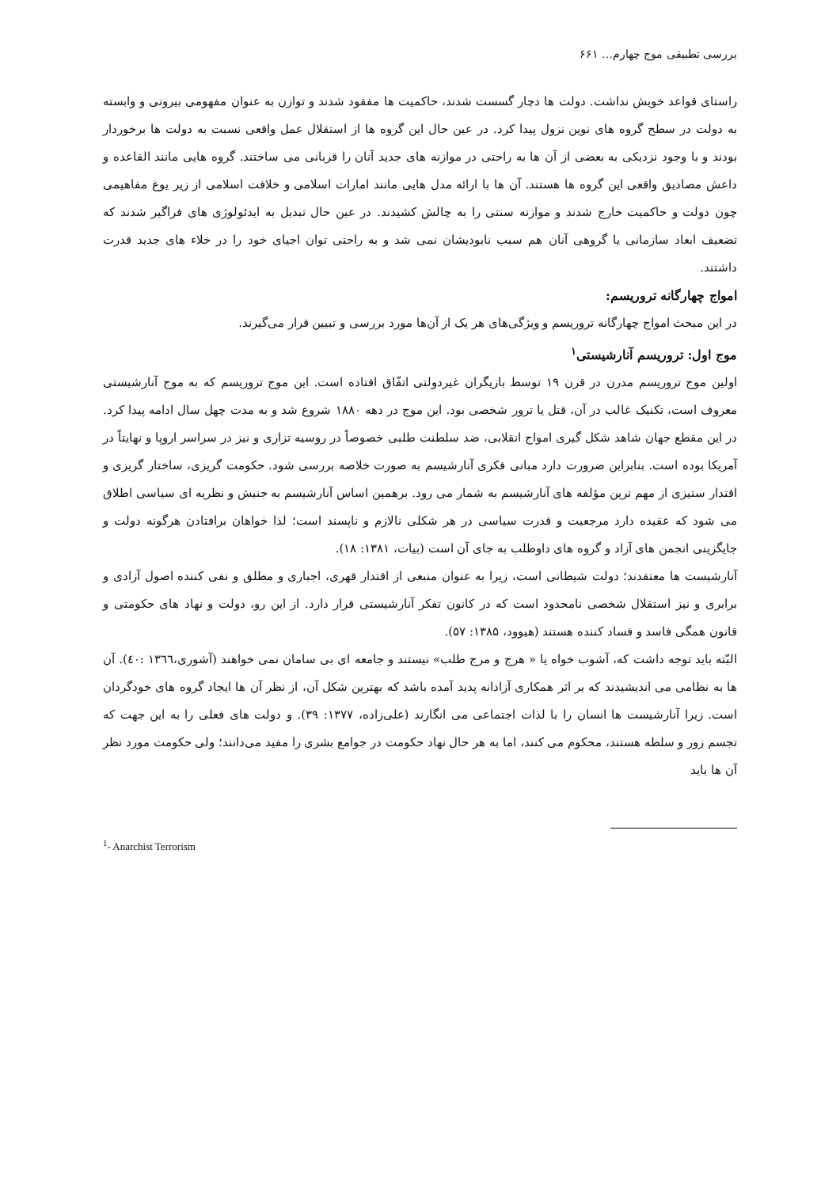بررسی تطبیقی موج چهارم... ۶۶۱
راستای قواعد خویش نداشت. دولت ها دچار گسست شدند، حاکمیت ها مفقود شدند و توازن به عنوان مفهومی بیرونی و وابسته به دولت در سطح گروه های نوین نزول پیدا کرد. در عین حال این گروه ها از استقلال عمل واقعی نسبت به دولت ها برخوردار بودند و با وجود نزدیکی به بعضی از آن ها به راحتی در موازنه های جدید آنان را قربانی می ساختند. گروه هایی مانند القاعده و داعش مصادیق واقعی این گروه ها هستند. آن ها با ارائه مدل هایی مانند امارات اسلامی و خلافت اسلامی از زیر یوغ مفاهیمی چون دولت و حاکمیت خارج شدند و موازنه سنتی را به چالش کشیدند. در عین حال تبدیل به ایدئولوژی های فراگیر شدند که تضعیف ابعاد سازمانی یا گروهی آنان هم سبب نابودیشان نمی شد و به راحتی توان احیای خود را در خلاء های جدید قدرت داشتند.
امواج چهارگانه تروریسم:
در این مبحث امواج چهارگانه تروریسم و ویژگی‌های هر یک از آن‌ها مورد بررسی و تبیین قرار می‌گیرند.
موج اول: تروریسم آنارشیستی<sup>۱</sup>
اولین موج تروریسم مدرن در قرن ۱۹ توسط بازیگران غیردولتی اتفّاق افتاده است. این موج تروریسم که به موج آنارشیستی معروف است، تکنیک غالب در آن، قتل یا ترور شخصی بود. این موج در دهه ۱۸۸۰ شروع شد و به مدت چهل سال ادامه پیدا کرد. در این مقطع جهان شاهد شکل گیری امواج انقلابی، ضد سلطنت طلبی خصوصاً در روسیه تزاری و نیز در سراسر اروپا و نهایتاً در آمریکا بوده است. بنابراین ضرورت دارد مبانی فکری آنارشیسم به صورت خلاصه بررسی شود. حکومت گریزی، ساختار گریزی و اقتدار ستیزی از مهم ترین مؤلفه های آنارشیسم به شمار می رود. برهمین اساس آنارشیسم به جنبش و نظریه ای سیاسی اطلاق می شود که عقیده دارد مرجعیت و قدرت سیاسی در هر شکلی نالازم و ناپسند است؛ لذا خواهان برافتادن هرگونه دولت و جایگزینی انجمن های آزاد و گروه های داوطلب به جای آن است (بیات، ۱۳۸۱: ۱۸).
آنارشیست ها معتقدند؛ دولت شیطانی است، زیرا به عنوان منبعی از اقتدار قهری، اجباری و مطلق و نفی کننده اصول آزادی و برابری و نیز استقلال شخصی نامحدود است که در کانون تفکر آنارشیستی قرار دارد. از این رو، دولت و نهاد های حکومتی و قانون همگی فاسد و فساد کننده هستند (هیوود، ۱۳۸۵: ۵۷).
البّته باید توجه داشت که، آشوب خواه یا « هرج و مرج طلب» نیستند و جامعه ای بی سامان نمی خواهند (آشوری،۱۳٦٦ :٤۰). آن ها به نظامی می اندیشیدند که بر اثر همکاری آزادانه پدید آمده باشد که بهترین شکل آن، از نظر آن ها ایجاد گروه های خودگردان است. زیرا آنارشیست ها انسان را با لذات اجتماعی می انگارند (علی‌زاده، ۱۳۷۷: ۳۹). و دولت های فعلی را به این جهت که تجسم زور و سلطه هستند، محکوم می کنند، اما به هر حال نهاد حکومت در جوامع بشری را مفید می‌دانند؛ ولی حکومت مورد نظر آن ها باید
<sup>1</sup>- Anarchist Terrorism